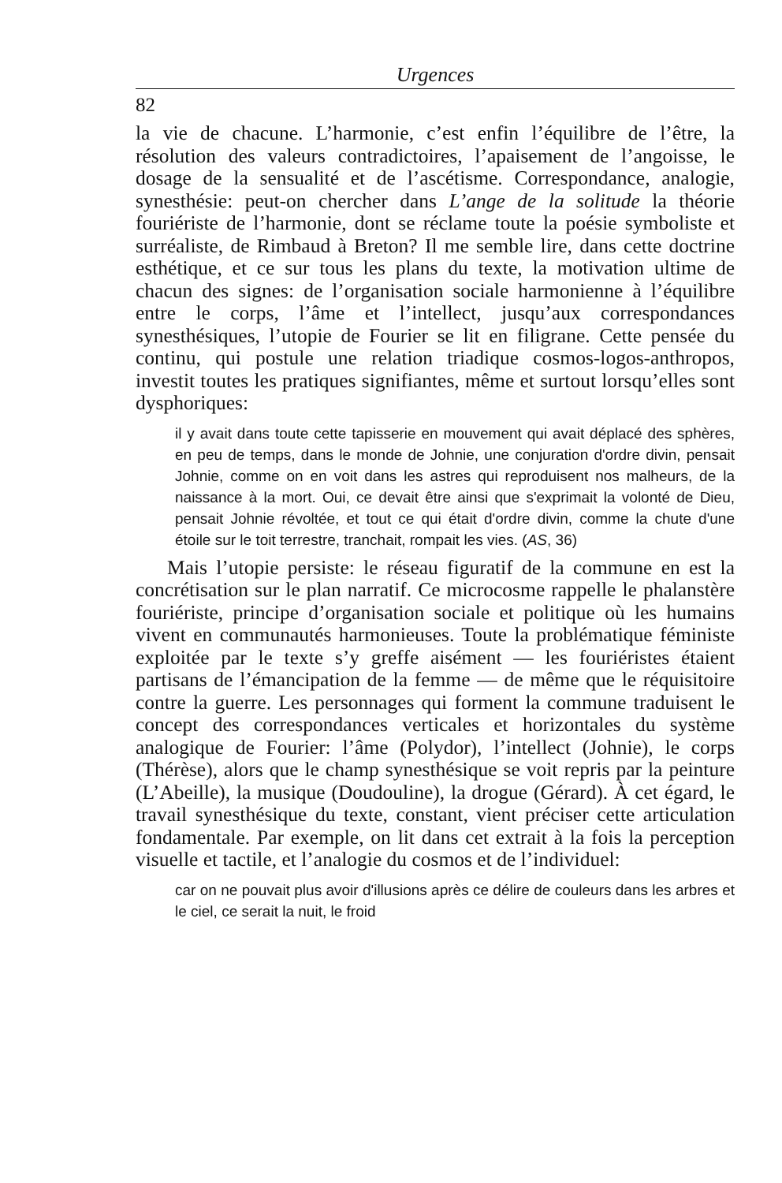Urgences
82
la vie de chacune. L’harmonie, c’est enfin l’équilibre de l’être, la résolution des valeurs contradictoires, l’apaisement de l’angoisse, le dosage de la sensualité et de l’ascétisme. Correspondance, analogie, synesthésie: peut-on chercher dans L’ange de la solitude la théorie fouriériste de l’harmonie, dont se réclame toute la poésie symboliste et surréaliste, de Rimbaud à Breton? Il me semble lire, dans cette doctrine esthétique, et ce sur tous les plans du texte, la motivation ultime de chacun des signes: de l’organisation sociale harmonienne à l’équilibre entre le corps, l’âme et l’intellect, jusqu’aux correspondances synesthésiques, l’utopie de Fourier se lit en filigrane. Cette pensée du continu, qui postule une relation triadique cosmos-logos-anthropos, investit toutes les pratiques signifiantes, même et surtout lorsqu’elles sont dysphoriques:
il y avait dans toute cette tapisserie en mouvement qui avait déplacé des sphères, en peu de temps, dans le monde de Johnie, une conjuration d'ordre divin, pensait Johnie, comme on en voit dans les astres qui reproduisent nos malheurs, de la naissance à la mort. Oui, ce devait être ainsi que s'exprimait la volonté de Dieu, pensait Johnie révoltée, et tout ce qui était d'ordre divin, comme la chute d'une étoile sur le toit terrestre, tranchait, rompait les vies. (AS, 36)
Mais l’utopie persiste: le réseau figuratif de la commune en est la concrétisation sur le plan narratif. Ce microcosme rappelle le phalanstère fouriériste, principe d’organisation sociale et politique où les humains vivent en communautés harmonieuses. Toute la problématique féministe exploitée par le texte s’y greffe aisément — les fouriéristes étaient partisans de l’émancipation de la femme — de même que le réquisitoire contre la guerre. Les personnages qui forment la commune traduisent le concept des correspondances verticales et horizontales du système analogique de Fourier: l’âme (Polydor), l’intellect (Johnie), le corps (Thérèse), alors que le champ synesthésique se voit repris par la peinture (L’Abeille), la musique (Doudouline), la drogue (Gérard). À cet égard, le travail synesthésique du texte, constant, vient préciser cette articulation fondamentale. Par exemple, on lit dans cet extrait à la fois la perception visuelle et tactile, et l’analogie du cosmos et de l’individuel:
car on ne pouvait plus avoir d'illusions après ce délire de couleurs dans les arbres et le ciel, ce serait la nuit, le froid